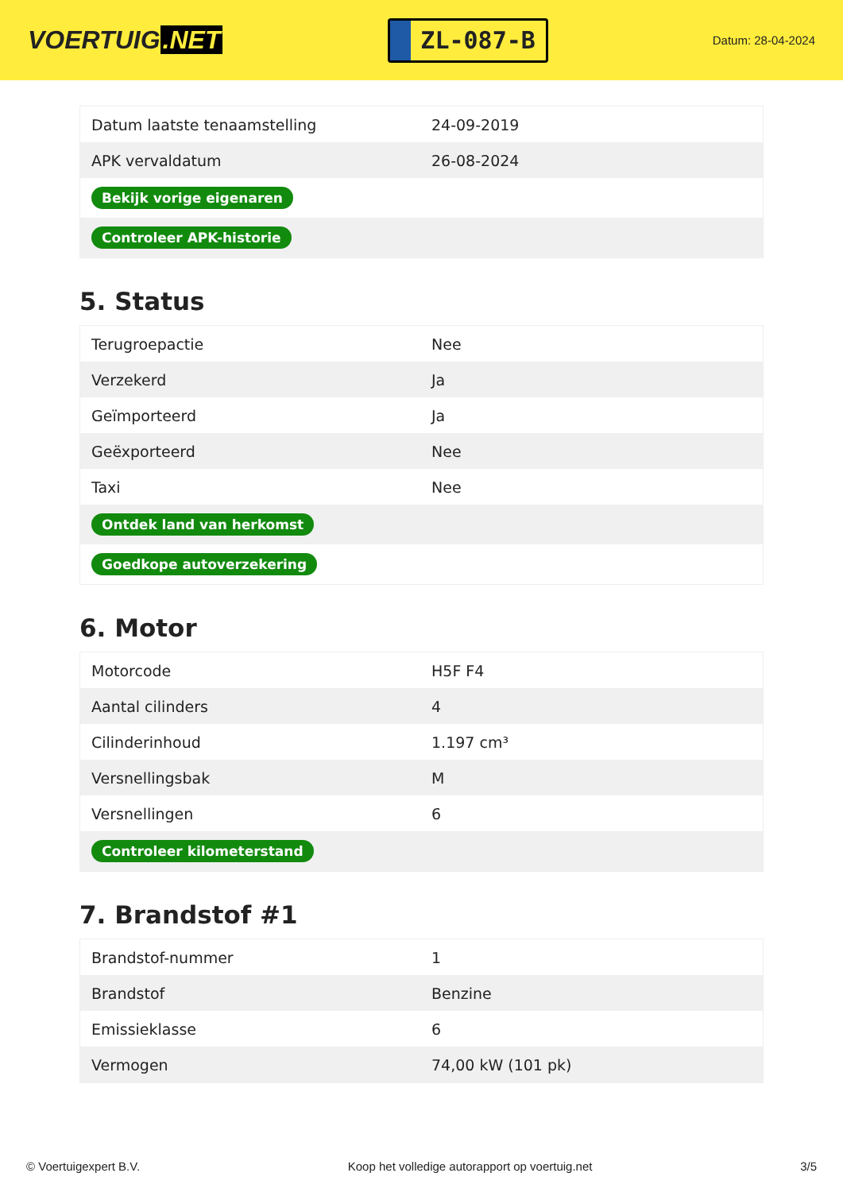VOERTUIG.NET
ZL-087-B
Datum: 28-04-2024
| Datum laatste tenaamstelling | 24-09-2019 |
| APK vervaldatum | 26-08-2024 |
| Bekijk vorige eigenaren | |
| Controleer APK-historie | |
5. Status
| Terugroepactie | Nee |
| Verzekerd | Ja |
| Geïmporteerd | Ja |
| Geëxporteerd | Nee |
| Taxi | Nee |
| Ontdek land van herkomst | |
| Goedkope autoverzekering | |
6. Motor
| Motorcode | H5F F4 |
| Aantal cilinders | 4 |
| Cilinderinhoud | 1.197 cm³ |
| Versnellingsbak | M |
| Versnellingen | 6 |
| Controleer kilometerstand | |
7. Brandstof #1
| Brandstof-nummer | 1 |
| Brandstof | Benzine |
| Emissieklasse | 6 |
| Vermogen | 74,00 kW (101 pk) |
© Voertuigexpert B.V. Koop het volledige autorapport op voertuig.net 3/5